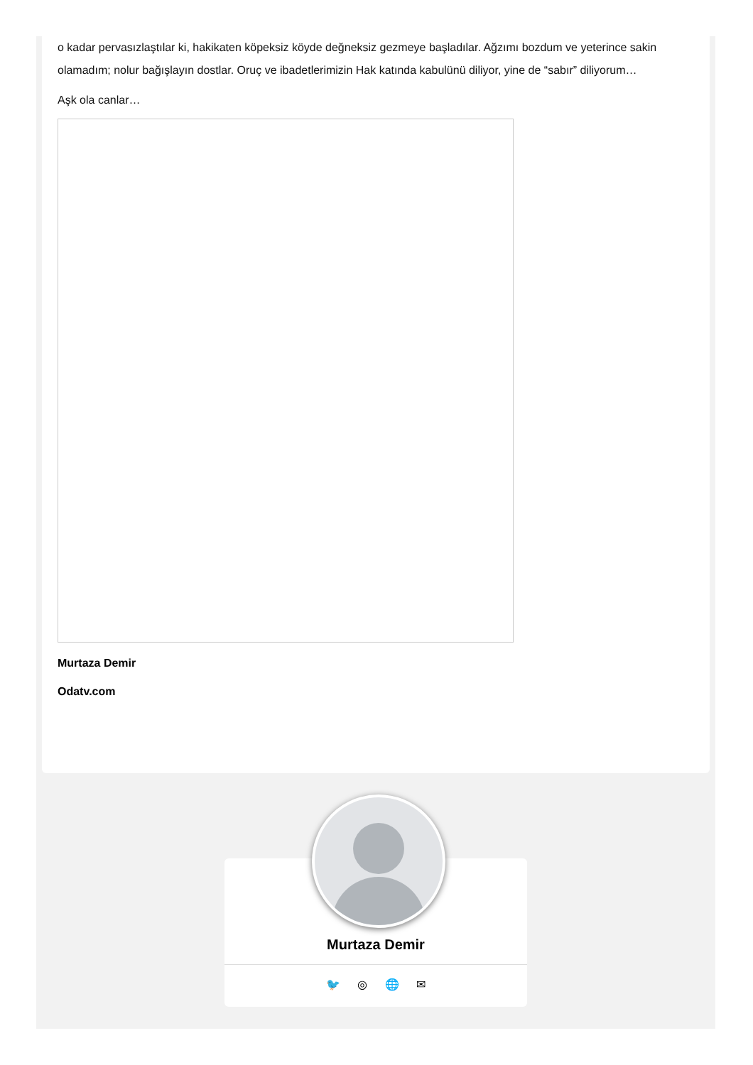o kadar pervasızlaştılar ki, hakikaten köpeksiz köyde değneksiz gezmeye başladılar. Ağzımı bozdum ve yeterince sakin olamadım; nolur bağışlayın dostlar. Oruç ve ibadetlerimizin Hak katında kabulünü diliyor, yine de “sabır” diliyorum…
Aşk ola canlar…
Murtaza Demir
Odatv.com
Murtaza Demir
🐦 ◎ 🌐 ✉